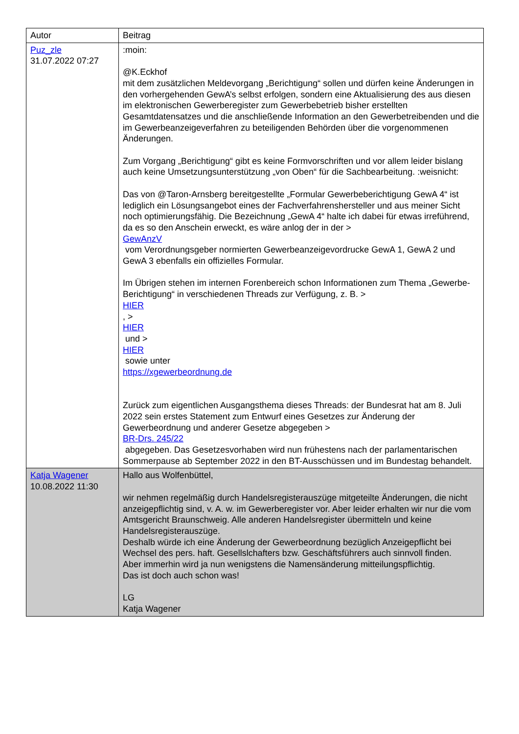| Autor | Beitrag |
| --- | --- |
| Puz_zle 31.07.2022 07:27 | :moin: @K.Eckhof mit dem zusätzlichen Meldevorgang „Berichtigung“ sollen und dürfen keine Änderungen in den vorhergehenden GewA’s selbst erfolgen, sondern eine Aktualisierung des aus diesen im elektronischen Gewerberegister zum Gewerbebetrieb bisher erstellten Gesamtdatensatzes und die anschließende Information an den Gewerbetreibenden und die im Gewerbeanzeigeverfahren zu beteiligenden Behörden über die vorgenommenen Änderungen. Zum Vorgang „Berichtigung“ gibt es keine Formvorschriften und vor allem leider bislang auch keine Umsetzungsunterstützung „von Oben“ für die Sachbearbeitung. :weisnicht: Das von @Taron-Arnsberg bereitgestellte „Formular Gewerbeberichtigung GewA 4“ ist lediglich ein Lösungsangebot eines der Fachverfahrenshersteller und aus meiner Sicht noch optimierungsfähig. Die Bezeichnung „GewA 4“ halte ich dabei für etwas irreführend, da es so den Anschein erweckt, es wäre anlog der in der > GewAnzV vom Verordnungsgeber normierten Gewerbeanzeigevordrucke GewA 1, GewA 2 und GewA 3 ebenfalls ein offizielles Formular. Im Übrigen stehen im internen Forenbereich schon Informationen zum Thema „Gewerbe-Berichtigung“ in verschiedenen Threads zur Verfügung, z. B. > HIER , > HIER und > HIER sowie unter https://xgewerbeordnung.de Zurück zum eigentlichen Ausgangsthema dieses Threads: der Bundesrat hat am 8. Juli 2022 sein erstes Statement zum Entwurf eines Gesetzes zur Änderung der Gewerbeordnung und anderer Gesetze abgegeben > BR-Drs. 245/22 abgegeben. Das Gesetzesvorhaben wird nun frühestens nach der parlamentarischen Sommerpause ab September 2022 in den BT-Ausschüssen und im Bundestag behandelt. |
| Katja Wagener 10.08.2022 11:30 | Hallo aus Wolfenbüttel, wir nehmen regelmäßig durch Handelsregisterauszüge mitgeteilte Änderungen, die nicht anzeigepflichtig sind, v. A. w. im Gewerberegister vor. Aber leider erhalten wir nur die vom Amtsgericht Braunschweig. Alle anderen Handelsregister übermitteln und keine Handelsregisterauszüge. Deshalb würde ich eine Änderung der Gewerbeordnung bezüglich Anzeigepflicht bei Wechsel des pers. haft. Gesellslchafters bzw. Geschäftsführers auch sinnvoll finden. Aber immerhin wird ja nun wenigstens die Namensänderung mitteilungspflichtig. Das ist doch auch schon was! LG Katja Wagener |